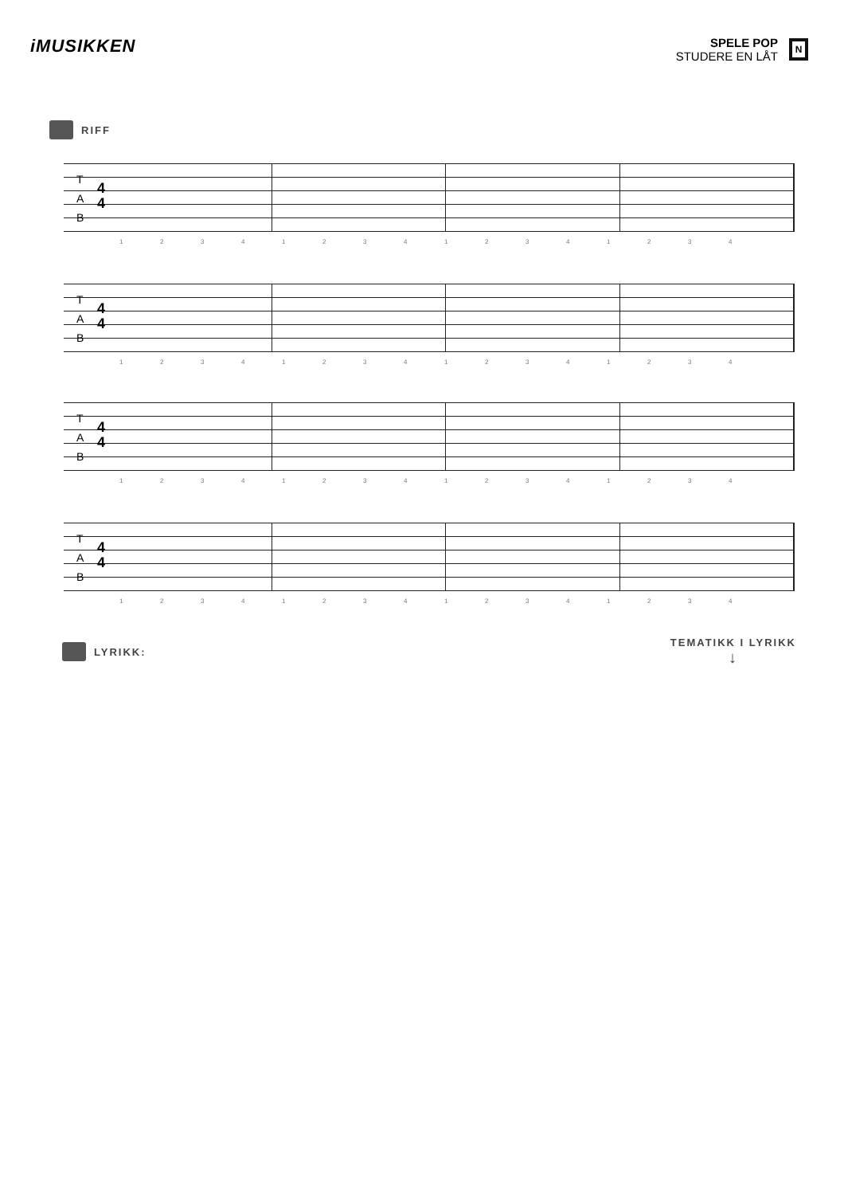iMUSIKKEN
SPELE POP
STUDERE EN LÅT
N
RIFF
T
A
B
4
4
1234123412341234
T
A
B
4
4
1234123412341234
T
A
B
4
4
1234123412341234
T
A
B
4
4
1234123412341234
LYRIKK: TEMATIKK I LYRIKK
↓